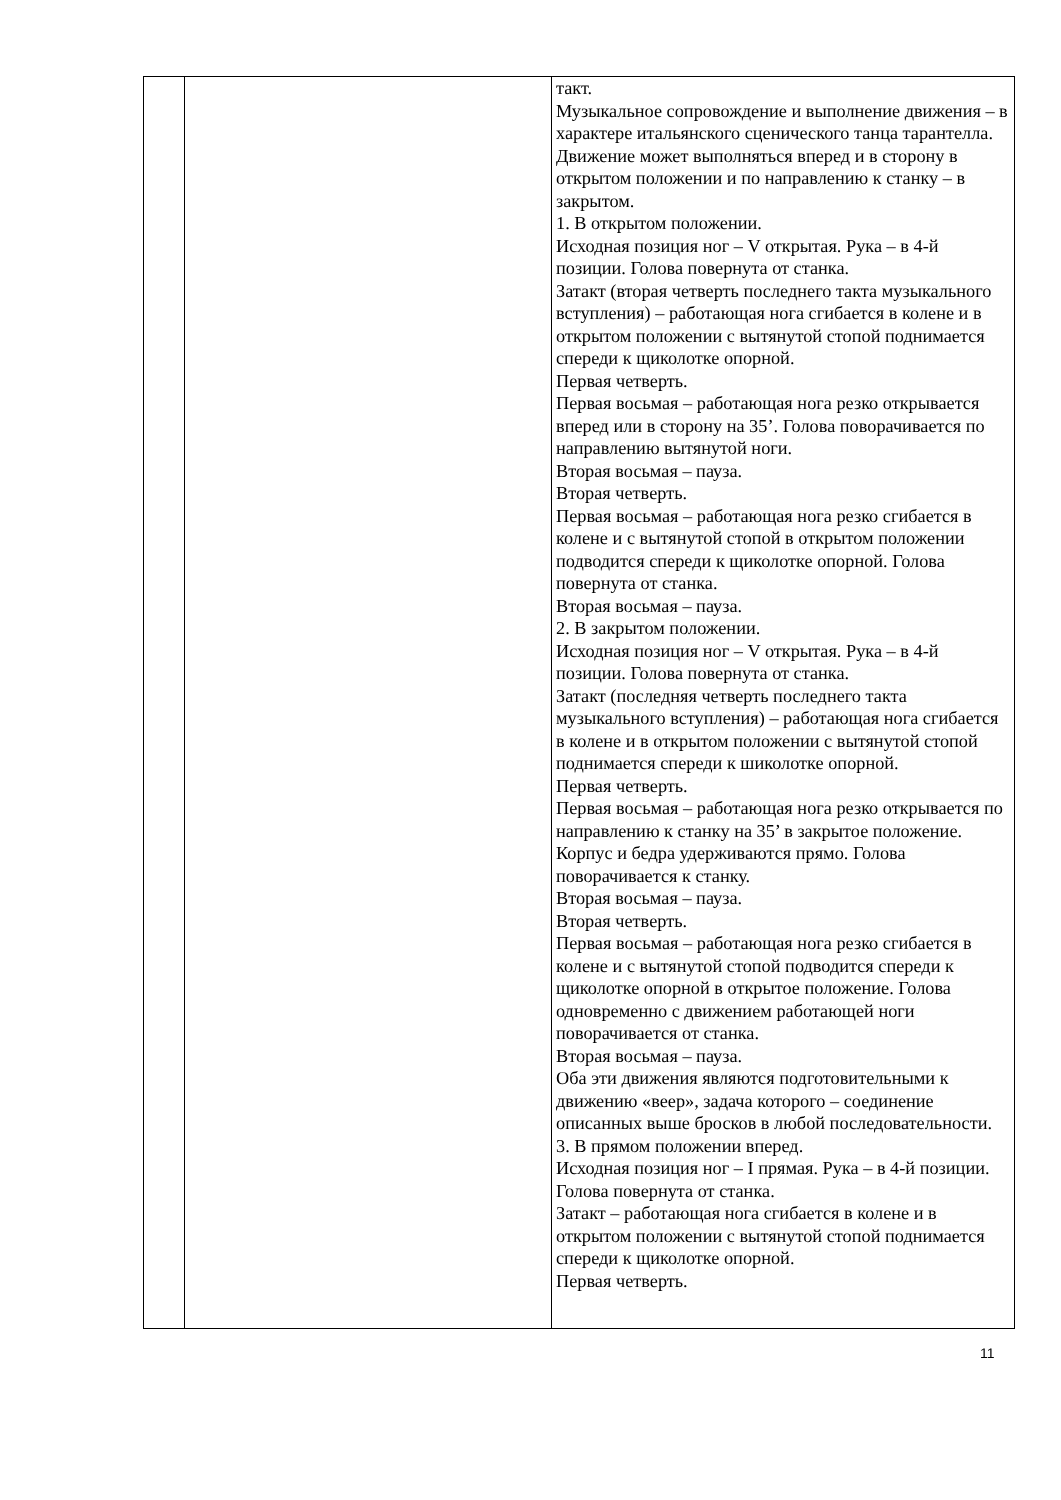| | | такт. Музыкальное сопровождение и выполнение движения – в характере итальянского сценического танца тарантелла. Движение может выполняться вперед и в сторону в открытом положении и по направлению к станку – в закрытом. 1. В открытом положении. Исходная позиция ног – V открытая. Рука – в 4-й позиции. Голова повернута от станка. Затакт (вторая четверть последнего такта музыкального вступления) – работающая нога сгибается в колене и в открытом положении с вытянутой стопой поднимается спереди к щиколотке опорной. Первая четверть. Первая восьмая – работающая нога резко открывается вперед или в сторону на 35’. Голова поворачивается по направлению вытянутой ноги. Вторая восьмая – пауза. Вторая четверть. Первая восьмая – работающая нога резко сгибается в колене и с вытянутой стопой в открытом положении подводится спереди к щиколотке опорной. Голова повернута от станка. Вторая восьмая – пауза. 2. В закрытом положении. Исходная позиция ног – V открытая. Рука – в 4-й позиции. Голова повернута от станка. Затакт (последняя четверть последнего такта музыкального вступления) – работающая нога сгибается в колене и в открытом положении с вытянутой стопой поднимается спереди к шиколотке опорной. Первая четверть. Первая восьмая – работающая нога резко открывается по направлению к станку на 35’ в закрытое положение. Корпус и бедра удерживаются прямо. Голова поворачивается к станку. Вторая восьмая – пауза. Вторая четверть. Первая восьмая – работающая нога резко сгибается в колене и с вытянутой стопой подводится спереди к щиколотке опорной в открытое положение. Голова одновременно с движением работающей ноги поворачивается от станка. Вторая восьмая – пауза. Оба эти движения являются подготовительными к движению «веер», задача которого – соединение описанных выше бросков в любой последовательности. 3. В прямом положении вперед. Исходная позиция ног – I прямая. Рука – в 4-й позиции. Голова повернута от станка. Затакт – работающая нога сгибается в колене и в открытом положении с вытянутой стопой поднимается спереди к щиколотке опорной. Первая четверть. |
11